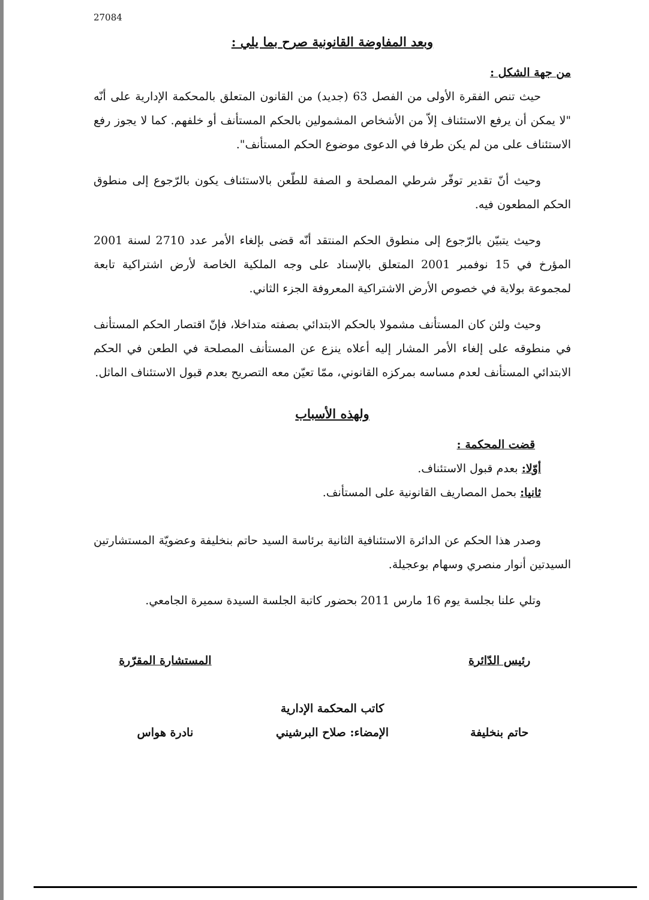27084
وبعد المفاوضة القانونية صرح بما يلي :
من جهة الشكل :
حيث تنص الفقرة الأولى من الفصل 63 (جديد) من القانون المتعلق بالمحكمة الإدارية على أنّه "لا يمكن أن يرفع الاستئناف إلاّ من الأشخاص المشمولين بالحكم المستأنف أو خلفهم. كما لا يجوز رفع الاستئناف على من لم يكن طرفا في الدعوى موضوع الحكم المستأنف".
وحيث أنّ تقدير توفّر شرطي المصلحة و الصفة للطّعن بالاستئناف يكون بالرّجوع إلى منطوق الحكم المطعون فيه.
وحيث يتبيّن بالرّجوع إلى منطوق الحكم المنتقد أنّه قضى بإلغاء الأمر عدد 2710 لسنة 2001 المؤرخ في 15 نوفمبر 2001 المتعلق بالإسناد على وجه الملكية الخاصة لأرض اشتراكية تابعة لمجموعة بولاية في خصوص الأرض الاشتراكية المعروفة الجزء الثاني.
وحيث ولئن كان المستأنف مشمولا بالحكم الابتدائي بصفته متداخلا، فإنّ اقتصار الحكم المستأنف في منطوقه على إلغاء الأمر المشار إليه أعلاه ينزع عن المستأنف المصلحة في الطعن في الحكم الابتدائي المستأنف لعدم مساسه بمركزه القانوني، ممّا تعيّن معه التصريح بعدم قبول الاستئناف الماثل.
ولهذه الأسباب
قضت المحكمة :
أوّلا: بعدم قبول الاستئناف.
ثانيا: بحمل المصاريف القانونية على المستأنف.
وصدر هذا الحكم عن الدائرة الاستئنافية الثانية برئاسة السيد حاتم بنخليفة وعضويّة المستشارتين السيدتين أنوار منصري وسهام بوعجيلة.
وتلي علنا بجلسة يوم 16 مارس 2011 بحضور كاتبة الجلسة السيدة سميرة الجامعي.
رئيس الدّائرة
حاتم بنخليفة
كاتب المحكمة الإدارية
الإمضاء: صلاح البرشيني
المستشارة المقرّرة
نادرة هواس